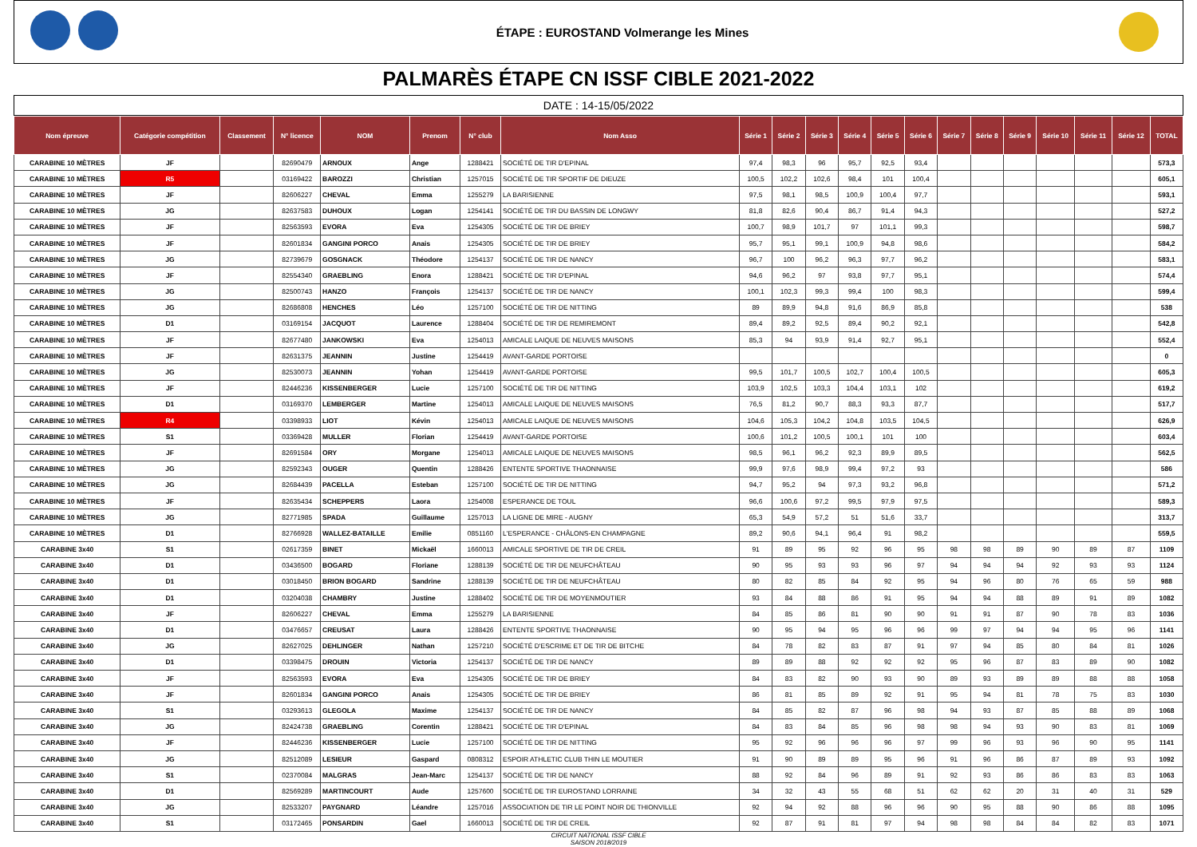ÉTAPE : EUROSTAND Volmerange les Mines
PALMARÈS ÉTAPE CN ISSF CIBLE 2021-2022
DATE : 14-15/05/2022
| Nom épreuve | Catégorie compétition | Classement | N° licence | NOM | Prenom | N° club | Nom Asso | Série 1 | Série 2 | Série 3 | Série 4 | Série 5 | Série 6 | Série 7 | Série 8 | Série 9 | Série 10 | Série 11 | Série 12 | TOTAL |
| --- | --- | --- | --- | --- | --- | --- | --- | --- | --- | --- | --- | --- | --- | --- | --- | --- | --- | --- | --- | --- |
| CARABINE 10 MÈTRES | JF | | 82690479 | ARNOUX | Ange | 1288421 | SOCIÉTÉ DE TIR D'EPINAL | 97,4 | 98,3 | 96 | 95,7 | 92,5 | 93,4 | | | | | | | 573,3 |
| CARABINE 10 MÈTRES | R5 | | 03169422 | BAROZZI | Christian | 1257015 | SOCIÉTÉ DE TIR SPORTIF DE DIEUZE | 100,5 | 102,2 | 102,6 | 98,4 | 101 | 100,4 | | | | | | | 605,1 |
| CARABINE 10 MÈTRES | JF | | 82606227 | CHEVAL | Emma | 1255279 | LA BARISIENNE | 97,5 | 98,1 | 98,5 | 100,9 | 100,4 | 97,7 | | | | | | | 593,1 |
| CARABINE 10 MÈTRES | JG | | 82637583 | DUHOUX | Logan | 1254141 | SOCIÉTÉ DE TIR DU BASSIN DE LONGWY | 81,8 | 82,6 | 90,4 | 86,7 | 91,4 | 94,3 | | | | | | | 527,2 |
| CARABINE 10 MÈTRES | JF | | 82563593 | EVORA | Eva | 1254305 | SOCIÉTÉ DE TIR DE BRIEY | 100,7 | 98,9 | 101,7 | 97 | 101,1 | 99,3 | | | | | | | 598,7 |
| CARABINE 10 MÈTRES | JF | | 82601834 | GANGINI PORCO | Anais | 1254305 | SOCIÉTÉ DE TIR DE BRIEY | 95,7 | 95,1 | 99,1 | 100,9 | 94,8 | 98,6 | | | | | | | 584,2 |
| CARABINE 10 MÈTRES | JG | | 82739679 | GOSGNACK | Théodore | 1254137 | SOCIÉTÉ DE TIR DE NANCY | 96,7 | 100 | 96,2 | 96,3 | 97,7 | 96,2 | | | | | | | 583,1 |
| CARABINE 10 MÈTRES | JF | | 82554340 | GRAEBLING | Enora | 1288421 | SOCIÉTÉ DE TIR D'EPINAL | 94,6 | 96,2 | 97 | 93,8 | 97,7 | 95,1 | | | | | | | 574,4 |
| CARABINE 10 MÈTRES | JG | | 82500743 | HANZO | François | 1254137 | SOCIÉTÉ DE TIR DE NANCY | 100,1 | 102,3 | 99,3 | 99,4 | 100 | 98,3 | | | | | | | 599,4 |
| CARABINE 10 MÈTRES | JG | | 82686808 | HENCHES | Léo | 1257100 | SOCIÉTÉ DE TIR DE NITTING | 89 | 89,9 | 94,8 | 91,6 | 86,9 | 85,8 | | | | | | | 538 |
| CARABINE 10 MÈTRES | D1 | | 03169154 | JACQUOT | Laurence | 1288404 | SOCIÉTÉ DE TIR DE REMIREMONT | 89,4 | 89,2 | 92,5 | 89,4 | 90,2 | 92,1 | | | | | | | 542,8 |
| CARABINE 10 MÈTRES | JF | | 82677480 | JANKOWSKI | Eva | 1254013 | AMICALE LAIQUE DE NEUVES MAISONS | 85,3 | 94 | 93,9 | 91,4 | 92,7 | 95,1 | | | | | | | 552,4 |
| CARABINE 10 MÈTRES | JF | | 82631375 | JEANNIN | Justine | 1254419 | AVANT-GARDE PORTOISE | | | | | | | | | | | | | 0 |
| CARABINE 10 MÈTRES | JG | | 82530073 | JEANNIN | Yohan | 1254419 | AVANT-GARDE PORTOISE | 99,5 | 101,7 | 100,5 | 102,7 | 100,4 | 100,5 | | | | | | | 605,3 |
| CARABINE 10 MÈTRES | JF | | 82446236 | KISSENBERGER | Lucie | 1257100 | SOCIÉTÉ DE TIR DE NITTING | 103,9 | 102,5 | 103,3 | 104,4 | 103,1 | 102 | | | | | | | 619,2 |
| CARABINE 10 MÈTRES | D1 | | 03169370 | LEMBERGER | Martine | 1254013 | AMICALE LAIQUE DE NEUVES MAISONS | 76,5 | 81,2 | 90,7 | 88,3 | 93,3 | 87,7 | | | | | | | 517,7 |
| CARABINE 10 MÈTRES | R4 | | 03398933 | LIOT | Kévin | 1254013 | AMICALE LAIQUE DE NEUVES MAISONS | 104,6 | 105,3 | 104,2 | 104,8 | 103,5 | 104,5 | | | | | | | 626,9 |
| CARABINE 10 MÈTRES | S1 | | 03369428 | MULLER | Florian | 1254419 | AVANT-GARDE PORTOISE | 100,6 | 101,2 | 100,5 | 100,1 | 101 | 100 | | | | | | | 603,4 |
| CARABINE 10 MÈTRES | JF | | 82691584 | ORY | Morgane | 1254013 | AMICALE LAIQUE DE NEUVES MAISONS | 98,5 | 96,1 | 96,2 | 92,3 | 89,9 | 89,5 | | | | | | | 562,5 |
| CARABINE 10 MÈTRES | JG | | 82592343 | OUGER | Quentin | 1288426 | ENTENTE SPORTIVE THAONNAISE | 99,9 | 97,6 | 98,9 | 99,4 | 97,2 | 93 | | | | | | | 586 |
| CARABINE 10 MÈTRES | JG | | 82684439 | PACELLA | Esteban | 1257100 | SOCIÉTÉ DE TIR DE NITTING | 94,7 | 95,2 | 94 | 97,3 | 93,2 | 96,8 | | | | | | | 571,2 |
| CARABINE 10 MÈTRES | JF | | 82635434 | SCHEPPERS | Laora | 1254008 | ESPERANCE DE TOUL | 96,6 | 100,6 | 97,2 | 99,5 | 97,9 | 97,5 | | | | | | | 589,3 |
| CARABINE 10 MÈTRES | JG | | 82771985 | SPADA | Guillaume | 1257013 | LA LIGNE DE MIRE - AUGNY | 65,3 | 54,9 | 57,2 | 51 | 51,6 | 33,7 | | | | | | | 313,7 |
| CARABINE 10 MÈTRES | D1 | | 82766928 | WALLEZ-BATAILLE | Emilie | 0851160 | L'ESPERANCE - CHÂLONS-EN CHAMPAGNE | 89,2 | 90,6 | 94,1 | 96,4 | 91 | 98,2 | | | | | | | 559,5 |
| CARABINE 3x40 | S1 | | 02617359 | BINET | Mickaël | 1660013 | AMICALE SPORTIVE DE TIR DE CREIL | 91 | 89 | 95 | 92 | 96 | 95 | 98 | 98 | 89 | 90 | 89 | 87 | 1109 |
| CARABINE 3x40 | D1 | | 03436500 | BOGARD | Floriane | 1288139 | SOCIÉTÉ DE TIR DE NEUFCHÂTEAU | 90 | 95 | 93 | 93 | 96 | 97 | 94 | 94 | 94 | 92 | 93 | 93 | 1124 |
| CARABINE 3x40 | D1 | | 03018450 | BRION BOGARD | Sandrine | 1288139 | SOCIÉTÉ DE TIR DE NEUFCHÂTEAU | 80 | 82 | 85 | 84 | 92 | 95 | 94 | 96 | 80 | 76 | 65 | 59 | 988 |
| CARABINE 3x40 | D1 | | 03204038 | CHAMBRY | Justine | 1288402 | SOCIÉTÉ DE TIR DE MOYENMOUTIER | 93 | 84 | 88 | 86 | 91 | 95 | 94 | 94 | 88 | 89 | 91 | 89 | 1082 |
| CARABINE 3x40 | JF | | 82606227 | CHEVAL | Emma | 1255279 | LA BARISIENNE | 84 | 85 | 86 | 81 | 90 | 90 | 91 | 91 | 87 | 90 | 78 | 83 | 1036 |
| CARABINE 3x40 | D1 | | 03476657 | CREUSAT | Laura | 1288426 | ENTENTE SPORTIVE THAONNAISE | 90 | 95 | 94 | 95 | 96 | 96 | 99 | 97 | 94 | 94 | 95 | 96 | 1141 |
| CARABINE 3x40 | JG | | 82627025 | DEHLINGER | Nathan | 1257210 | SOCIÉTÉ D'ESCRIME ET DE TIR DE BITCHE | 84 | 78 | 82 | 83 | 87 | 91 | 97 | 94 | 85 | 80 | 84 | 81 | 1026 |
| CARABINE 3x40 | D1 | | 03398475 | DROUIN | Victoria | 1254137 | SOCIÉTÉ DE TIR DE NANCY | 89 | 89 | 88 | 92 | 92 | 92 | 95 | 96 | 87 | 83 | 89 | 90 | 1082 |
| CARABINE 3x40 | JF | | 82563593 | EVORA | Eva | 1254305 | SOCIÉTÉ DE TIR DE BRIEY | 84 | 83 | 82 | 90 | 93 | 90 | 89 | 93 | 89 | 89 | 88 | 88 | 1058 |
| CARABINE 3x40 | JF | | 82601834 | GANGINI PORCO | Anais | 1254305 | SOCIÉTÉ DE TIR DE BRIEY | 86 | 81 | 85 | 89 | 92 | 91 | 95 | 94 | 81 | 78 | 75 | 83 | 1030 |
| CARABINE 3x40 | S1 | | 03293613 | GLEGOLA | Maxime | 1254137 | SOCIÉTÉ DE TIR DE NANCY | 84 | 85 | 82 | 87 | 96 | 98 | 94 | 93 | 87 | 85 | 88 | 89 | 1068 |
| CARABINE 3x40 | JG | | 82424738 | GRAEBLING | Corentin | 1288421 | SOCIÉTÉ DE TIR D'EPINAL | 84 | 83 | 84 | 85 | 96 | 98 | 98 | 94 | 93 | 90 | 83 | 81 | 1069 |
| CARABINE 3x40 | JF | | 82446236 | KISSENBERGER | Lucie | 1257100 | SOCIÉTÉ DE TIR DE NITTING | 95 | 92 | 96 | 96 | 96 | 97 | 99 | 96 | 93 | 96 | 90 | 95 | 1141 |
| CARABINE 3x40 | JG | | 82512089 | LESIEUR | Gaspard | 0808312 | ESPOIR ATHLETIC CLUB THIN LE MOUTIER | 91 | 90 | 89 | 89 | 95 | 96 | 91 | 96 | 86 | 87 | 89 | 93 | 1092 |
| CARABINE 3x40 | S1 | | 02370084 | MALGRAS | Jean-Marc | 1254137 | SOCIÉTÉ DE TIR DE NANCY | 88 | 92 | 84 | 96 | 89 | 91 | 92 | 93 | 86 | 86 | 83 | 83 | 1063 |
| CARABINE 3x40 | D1 | | 82569289 | MARTINCOURT | Aude | 1257600 | SOCIÉTÉ DE TIR EUROSTAND LORRAINE | 34 | 32 | 43 | 55 | 68 | 51 | 62 | 62 | 20 | 31 | 40 | 31 | 529 |
| CARABINE 3x40 | JG | | 82533207 | PAYGNARD | Léandre | 1257016 | ASSOCIATION DE TIR LE POINT NOIR DE THIONVILLE | 92 | 94 | 92 | 88 | 96 | 96 | 90 | 95 | 88 | 90 | 86 | 88 | 1095 |
| CARABINE 3x40 | S1 | | 03172465 | PONSARDIN | Gael | 1660013 | SOCIÉTÉ DE TIR DE CREIL | 92 | 87 | 91 | 81 | 97 | 94 | 98 | 98 | 84 | 84 | 82 | 83 | 1071 |
CIRCUIT NATIONAL ISSF CIBLE
SAISON 2018/2019